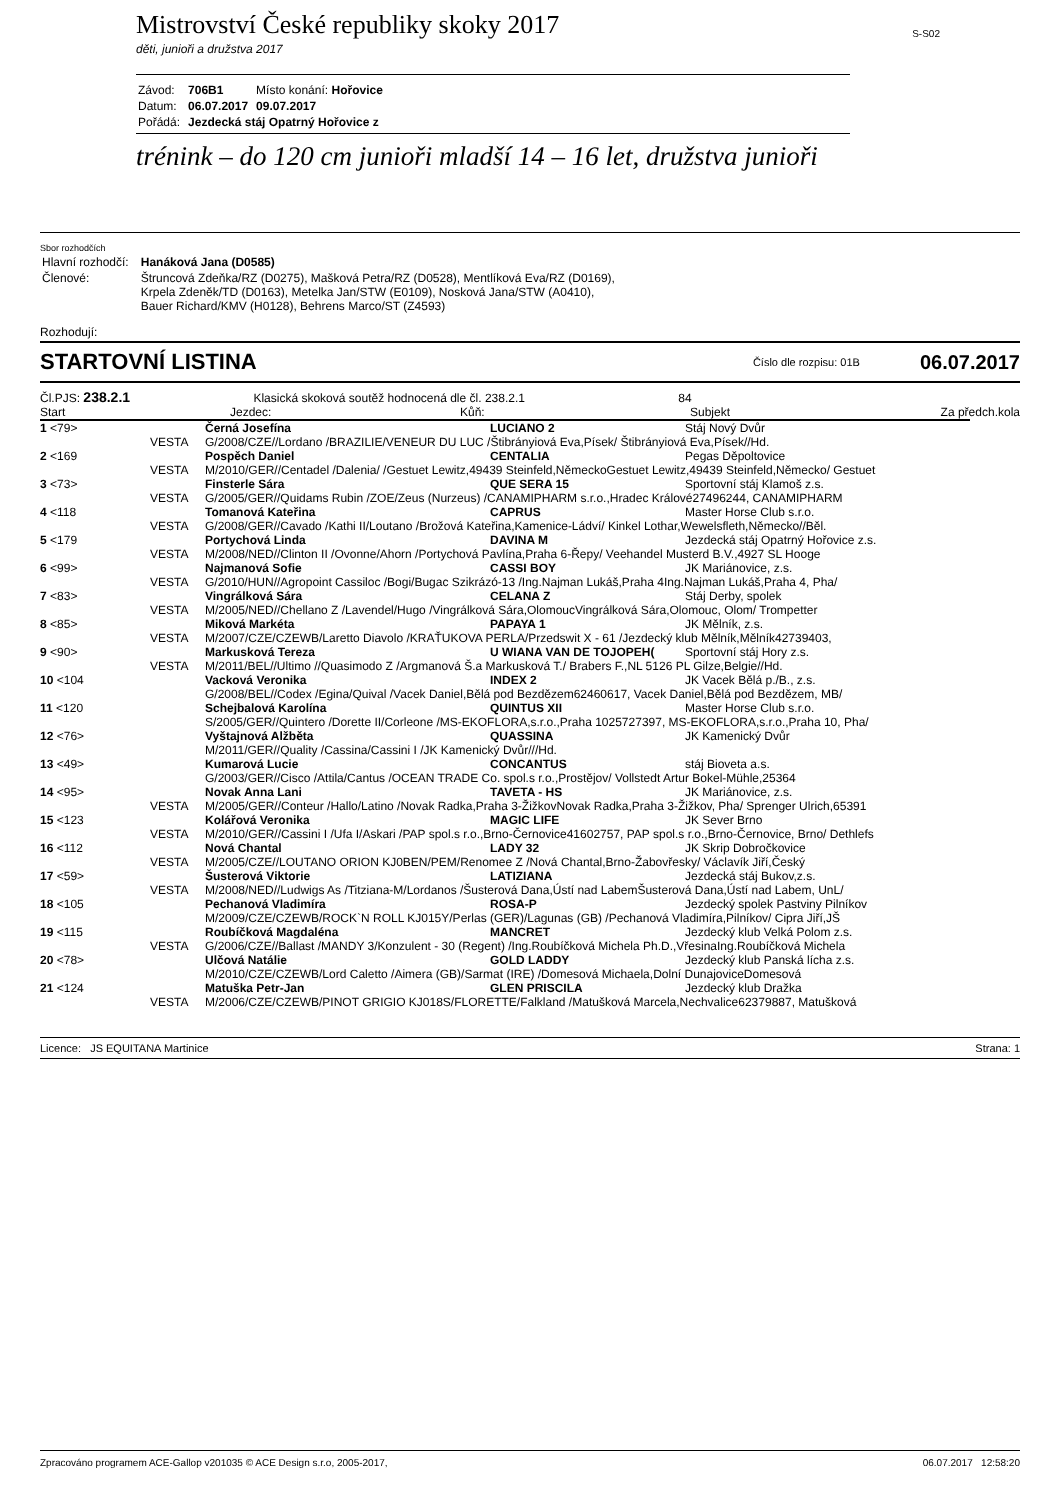Mistrovství České republiky skoky 2017
S-S02
děti, junioři a družstva 2017
| Závod: | 706B1 | Místo konání: Hořovice |
| Datum: | 06.07.2017 | 09.07.2017 |
| Pořádá: | Jezdecká stáj Opatrný Hořovice z | |
trénink – do 120 cm junioři mladší 14 – 16 let, družstva junioři
Sbor rozhodčích
| Hlavní rozhodčí: | Hanáková Jana (D0585) |
| Členové: | Štruncová Zdeňka/RZ (D0275), Mašková Petra/RZ (D0528), Mentlíková Eva/RZ (D0169), Krpela Zdeněk/TD (D0163), Metelka Jan/STW (E0109), Nosková Jana/STW (A0410), Bauer Richard/KMV (H0128), Behrens Marco/ST (Z4593) |
Rozhodují:
STARTOVNÍ LISTINA
Číslo dle rozpisu: 01B 06.07.2017
Čl.PJS: 238.2.1 Klasická skoková soutěž hodnocená dle čl. 238.2.1 84
Start Jezdec: Kůň: Subjekt Za předch.kola
| 1 <79> | | Černá Josefína | LUCIANO 2 | Stáj Nový Dvůr |
| | VESTA | G/2008/CZE//Lordano /BRAZILIE/VENEUR DU LUC /Štibrányiová Eva,Písek/ Štibrányiová Eva,Písek//Hd. | | |
| 2 <169 | | Pospěch Daniel | CENTALIA | Pegas Děpoltovice |
| | VESTA | M/2010/GER//Centadel /Dalenia/ /Gestuet Lewitz,49439 Steinfeld,NěmeckoGestuet Lewitz,49439 Steinfeld,Německo/ Gestuet | | |
| 3 <73> | | Finsterle Sára | QUE SERA 15 | Sportovní stáj Klamoš z.s. |
| | VESTA | G/2005/GER//Quidams Rubin /ZOE/Zeus (Nurzeus) /CANAMIPHARM s.r.o.,Hradec Králové27496244, CANAMIPHARM | | |
| 4 <118 | | Tomanová Kateřina | CAPRUS | Master Horse Club s.r.o. |
| | VESTA | G/2008/GER//Cavado /Kathi II/Loutano /Brožová Kateřina,Kamenice-Ládví/ Kinkel Lothar,Wewelsfleth,Německo//Běl. | | |
| 5 <179 | | Portychová Linda | DAVINA M | Jezdecká stáj Opatrný Hořovice z.s. |
| | VESTA | M/2008/NED//Clinton II /Ovonne/Ahorn /Portychová Pavlína,Praha 6-Řepy/ Veehandel Musterd B.V.,4927 SL Hooge | | |
| 6 <99> | | Najmanová Sofie | CASSI BOY | JK Mariánovice, z.s. |
| | VESTA | G/2010/HUN//Agropoint Cassiloc /Bogi/Bugac Szikrázó-13 /Ing.Najman Lukáš,Praha 4Ing.Najman Lukáš,Praha 4, Pha/ | | |
| 7 <83> | | Vingrálková Sára | CELANA Z | Stáj Derby, spolek |
| | VESTA | M/2005/NED//Chellano Z /Lavendel/Hugo /Vingrálková Sára,OlomoucVingrálková Sára,Olomouc, Olom/ Trompetter | | |
| 8 <85> | | Miková Markéta | PAPAYA 1 | JK Mělník, z.s. |
| | VESTA | M/2007/CZE/CZEWB/Laretto Diavolo /KRAŤUKOVA PERLA/Przedswit X - 61 /Jezdecký klub Mělník,Mělník42739403, | | |
| 9 <90> | | Markusková Tereza | U WIANA VAN DE TOJOPEH( | Sportovní stáj Hory z.s. |
| | VESTA | M/2011/BEL//Ultimo //Quasimodo Z /Argmanová Š.a Markusková T./ Brabers F.,NL 5126 PL Gilze,Belgie//Hd. | | |
| 10 <104 | | Vacková Veronika | INDEX 2 | JK Vacek Bělá p./B., z.s. |
| | | G/2008/BEL//Codex /Egina/Quival /Vacek Daniel,Bělá pod Bezdězem62460617, Vacek Daniel,Bělá pod Bezdězem, MB/ | | |
| 11 <120 | | Schejbalová Karolína | QUINTUS XII | Master Horse Club s.r.o. |
| | | S/2005/GER//Quintero /Dorette II/Corleone /MS-EKOFLORA,s.r.o.,Praha 1025727397, MS-EKOFLORA,s.r.o.,Praha 10, Pha/ | | |
| 12 <76> | | Vyštajnová Alžběta | QUASSINA | JK Kamenický Dvůr |
| | | M/2011/GER//Quality /Cassina/Cassini I /JK Kamenický Dvůr///Hd. | | |
| 13 <49> | | Kumarová Lucie | CONCANTUS | stáj Bioveta a.s. |
| | | G/2003/GER//Cisco /Attila/Cantus /OCEAN TRADE Co. spol.s r.o.,Prostějov/ Vollstedt Artur Bokel-Mühle,25364 | | |
| 14 <95> | | Novak Anna Lani | TAVETA - HS | JK Mariánovice, z.s. |
| | VESTA | M/2005/GER//Conteur /Hallo/Latino /Novak Radka,Praha 3-ŽižkovNovak Radka,Praha 3-Žižkov, Pha/ Sprenger Ulrich,65391 | | |
| 15 <123 | | Kolářová Veronika | MAGIC LIFE | JK Sever Brno |
| | VESTA | M/2010/GER//Cassini I /Ufa I/Askari /PAP spol.s r.o.,Brno-Černovice41602757, PAP spol.s r.o.,Brno-Černovice, Brno/ Dethlefs | | |
| 16 <112 | | Nová Chantal | LADY 32 | JK Skrip Dobročkovice |
| | VESTA | M/2005/CZE//LOUTANO ORION KJ0BEN/PEM/Renomee Z /Nová Chantal,Brno-Žabovřesky/ Václavík Jiří,Český | | |
| 17 <59> | | Šusterová Viktorie | LATIZIANA | Jezdecká stáj Bukov,z.s. |
| | VESTA | M/2008/NED//Ludwigs As /Titziana-M/Lordanos /Šusterová Dana,Ústí nad LabemŠusterová Dana,Ústí nad Labem, UnL/ | | |
| 18 <105 | | Pechanová Vladimíra | ROSA-P | Jezdecký spolek Pastviny Pilníkov |
| | | M/2009/CZE/CZEWB/ROCK`N ROLL KJ015Y/Perlas (GER)/Lagunas (GB) /Pechanová Vladimíra,Pilníkov/ Cipra Jiří,JŠ | | |
| 19 <115 | | Roubíčková Magdaléna | MANCRET | Jezdecký klub Velká Polom z.s. |
| | VESTA | G/2006/CZE//Ballast /MANDY 3/Konzulent - 30 (Regent) /Ing.Roubíčková Michela Ph.D.,VřesinaIng.Roubíčková Michela | | |
| 20 <78> | | Ulčová Natálie | GOLD LADDY | Jezdecký klub Panská lícha z.s. |
| | | M/2010/CZE/CZEWB/Lord Caletto /Aimera (GB)/Sarmat (IRE) /Domesová Michaela,Dolní DunajoviceDomesová | | |
| 21 <124 | | Matuška Petr-Jan | GLEN PRISCILA | Jezdecký klub Dražka |
| | VESTA | M/2006/CZE/CZEWB/PINOT GRIGIO KJ018S/FLORETTE/Falkland /Matušková Marcela,Nechvalice62379887, Matušková | | |
Licence: JS EQUITANA Martinice Strana: 1
Zpracováno programem ACE-Gallop v201035 © ACE Design s.r.o, 2005-2017, 06.07.2017 12:58:20